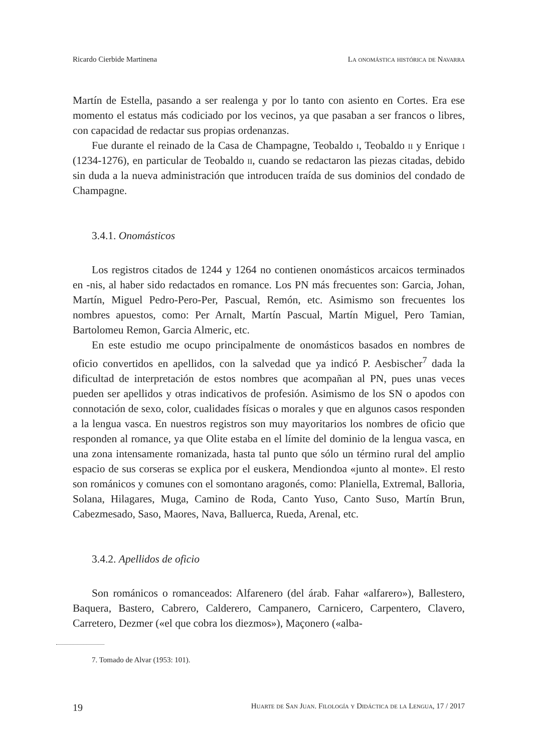Ricardo Cierbide Martinena La onomástica histórica de Navarra
Martín de Estella, pasando a ser realenga y por lo tanto con asiento en Cortes. Era ese momento el estatus más codiciado por los vecinos, ya que pasaban a ser francos o libres, con capacidad de redactar sus propias ordenanzas.
Fue durante el reinado de la Casa de Champagne, Teobaldo i, Teobaldo ii y Enrique i (1234-1276), en particular de Teobaldo ii, cuando se redactaron las piezas citadas, debido sin duda a la nueva administración que introducen traída de sus dominios del condado de Champagne.
3.4.1. Onomásticos
Los registros citados de 1244 y 1264 no contienen onomásticos arcaicos terminados en -nis, al haber sido redactados en romance. Los PN más frecuentes son: Garcia, Johan, Martín, Miguel Pedro-Pero-Per, Pascual, Remón, etc. Asimismo son frecuentes los nombres apuestos, como: Per Arnalt, Martín Pascual, Martín Miguel, Pero Tamian, Bartolomeu Remon, Garcia Almeric, etc.
En este estudio me ocupo principalmente de onomásticos basados en nombres de oficio convertidos en apellidos, con la salvedad que ya indicó P. Aesbischer<sup>7</sup> dada la dificultad de interpretación de estos nombres que acompañan al PN, pues unas veces pueden ser apellidos y otras indicativos de profesión. Asimismo de los SN o apodos con connotación de sexo, color, cualidades físicas o morales y que en algunos casos responden a la lengua vasca. En nuestros registros son muy mayoritarios los nombres de oficio que responden al romance, ya que Olite estaba en el límite del dominio de la lengua vasca, en una zona intensamente romanizada, hasta tal punto que sólo un término rural del amplio espacio de sus corseras se explica por el euskera, Mendiondoa «junto al monte». El resto son románicos y comunes con el somontano aragonés, como: Planiella, Extremal, Balloria, Solana, Hilagares, Muga, Camino de Roda, Canto Yuso, Canto Suso, Martín Brun, Cabezmesado, Saso, Maores, Nava, Balluerca, Rueda, Arenal, etc.
3.4.2. Apellidos de oficio
Son románicos o romanceados: Alfarenero (del árab. Fahar «alfarero»), Ballestero, Baquera, Bastero, Cabrero, Calderero, Campanero, Carnicero, Carpentero, Clavero, Carretero, Dezmer («el que cobra los diezmos»), Maçonero («alba-
7. Tomado de Alvar (1953: 101).
19 Huarte de San Juan. Filología y Didáctica de la Lengua, 17 / 2017